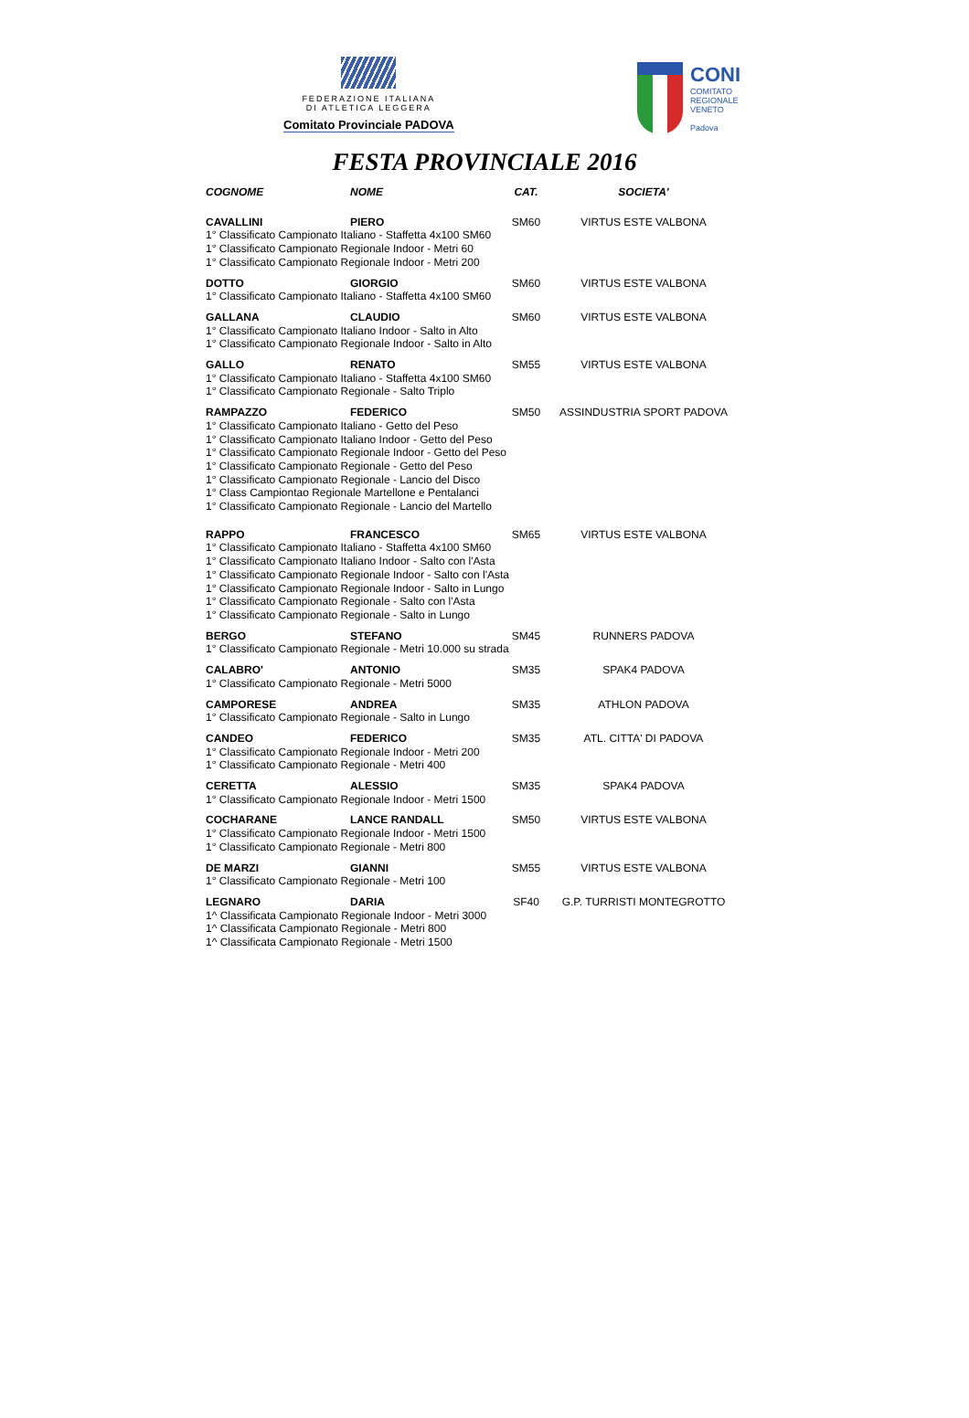FEDERAZIONE ITALIANA
DI ATLETICA LEGGERA
Comitato Provinciale PADOVA
CONI
COMITATO
REGIONALE
VENETO
Padova
FESTA PROVINCIALE 2016
| COGNOME | NOME | CAT. | SOCIETA' |
| --- | --- | --- | --- |
| CAVALLINI | PIERO | SM60 | VIRTUS ESTE VALBONA |
| 1° Classificato Campionato Italiano - Staffetta 4x100 SM60 1° Classificato Campionato Regionale Indoor - Metri 60 1° Classificato Campionato Regionale Indoor - Metri 200 | | | |
| DOTTO | GIORGIO | SM60 | VIRTUS ESTE VALBONA |
| 1° Classificato Campionato Italiano - Staffetta 4x100 SM60 | | | |
| GALLANA | CLAUDIO | SM60 | VIRTUS ESTE VALBONA |
| 1° Classificato Campionato Italiano Indoor - Salto in Alto 1° Classificato Campionato Regionale Indoor - Salto in Alto | | | |
| GALLO | RENATO | SM55 | VIRTUS ESTE VALBONA |
| 1° Classificato Campionato Italiano - Staffetta 4x100 SM60 1° Classificato Campionato Regionale - Salto Triplo | | | |
| RAMPAZZO | FEDERICO | SM50 | ASSINDUSTRIA SPORT PADOVA |
| 1° Classificato Campionato Italiano - Getto del Peso 1° Classificato Campionato Italiano Indoor - Getto del Peso 1° Classificato Campionato Regionale Indoor - Getto del Peso 1° Classificato Campionato Regionale - Getto del Peso 1° Classificato Campionato Regionale - Lancio del Disco 1° Class Campiontao Regionale Martellone e Pentalanci 1° Classificato Campionato Regionale - Lancio del Martello | | | |
| RAPPO | FRANCESCO | SM65 | VIRTUS ESTE VALBONA |
| 1° Classificato Campionato Italiano - Staffetta 4x100 SM60 1° Classificato Campionato Italiano Indoor - Salto con l'Asta 1° Classificato Campionato Regionale Indoor - Salto con l'Asta 1° Classificato Campionato Regionale Indoor - Salto in Lungo 1° Classificato Campionato Regionale - Salto con l'Asta 1° Classificato Campionato Regionale - Salto in Lungo | | | |
| BERGO | STEFANO | SM45 | RUNNERS PADOVA |
| 1° Classificato Campionato Regionale - Metri 10.000 su strada | | | |
| CALABRO' | ANTONIO | SM35 | SPAK4 PADOVA |
| 1° Classificato Campionato Regionale - Metri 5000 | | | |
| CAMPORESE | ANDREA | SM35 | ATHLON PADOVA |
| 1° Classificato Campionato Regionale - Salto in Lungo | | | |
| CANDEO | FEDERICO | SM35 | ATL. CITTA' DI PADOVA |
| 1° Classificato Campionato Regionale Indoor - Metri 200 1° Classificato Campionato Regionale - Metri 400 | | | |
| CERETTA | ALESSIO | SM35 | SPAK4 PADOVA |
| 1° Classificato Campionato Regionale Indoor - Metri 1500 | | | |
| COCHARANE | LANCE RANDALL | SM50 | VIRTUS ESTE VALBONA |
| 1° Classificato Campionato Regionale Indoor - Metri 1500 1° Classificato Campionato Regionale - Metri 800 | | | |
| DE MARZI | GIANNI | SM55 | VIRTUS ESTE VALBONA |
| 1° Classificato Campionato Regionale - Metri 100 | | | |
| LEGNARO | DARIA | SF40 | G.P. TURRISTI MONTEGROTTO |
| 1^ Classificata Campionato Regionale Indoor - Metri 3000 1^ Classificata Campionato Regionale - Metri 800 1^ Classificata Campionato Regionale - Metri 1500 | | | |